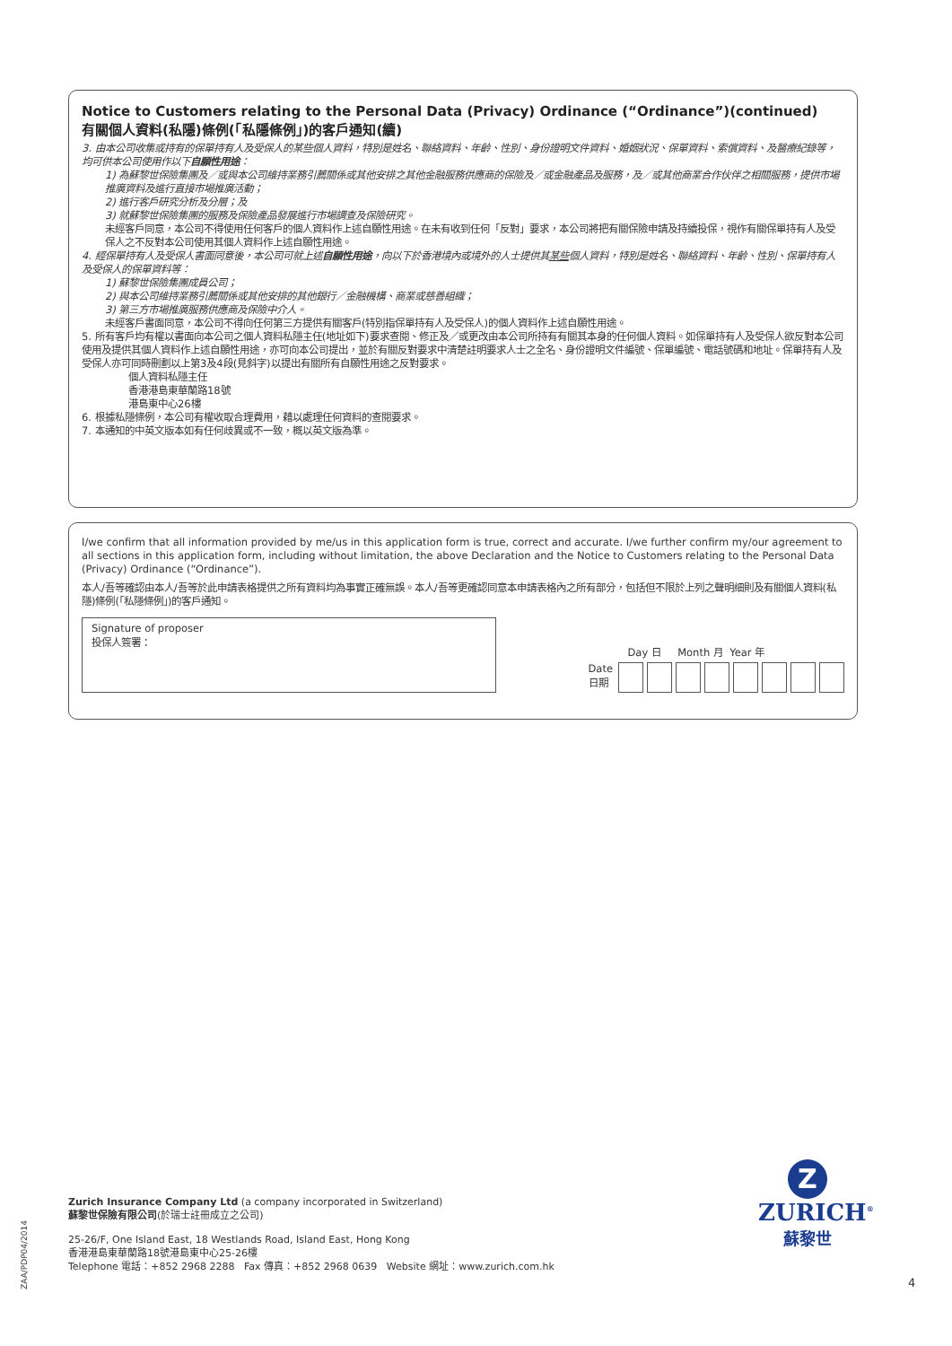Notice to Customers relating to the Personal Data (Privacy) Ordinance (“Ordinance”)(continued)
有關個人資料(私隱)條例(「私隱條例」)的客戶通知(續)
3. 由本公司收集或持有的保單持有人及受保人的某些個人資料，特別是姓名、聯絡資料、年齡、性別、身份證明文件資料、婚姻狀況、保單資料、索償資料、及醫療紀錄等，均可供本公司使用作以下自願性用途：
1) 為蘇黎世保險集團及／或與本公司維持業務引薦關係或其他安排之其他金融服務供應商的保險及／或金融產品及服務，及／或其他商業合作伙伴之相關服務，提供市場推廣資料及進行直接市場推廣活動；
2) 進行客戶研究分析及分層；及
3) 就蘇黎世保險集團的服務及保險產品發展進行市場調查及保險研究。
未經客戶同意，本公司不得使用任何客戶的個人資料作上述自願性用途。在未有收到任何「反對」要求，本公司將把有關保險申請及持續投保，視作有關保單持有人及受保人之不反對本公司使用其個人資料作上述自願性用途。
4. 經保單持有人及受保人書面同意後，本公司可就上述自願性用途，向以下於香港境內或境外的人士提供其某些個人資料，特別是姓名、聯絡資料、年齡、性別、保單持有人及受保人的保單資料等：
1) 蘇黎世保險集團成員公司；
2) 與本公司維持業務引薦關係或其他安排的其他銀行／金融機構、商業或慈善組織；
3) 第三方市場推廣服務供應商及保險中介人。
未經客戶書面同意，本公司不得向任何第三方提供有關客戶(特別指保單持有人及受保人)的個人資料作上述自願性用途。
5. 所有客戶均有權以書面向本公司之個人資料私隱主任(地址如下)要求查閱、修正及／或更改由本公司所持有有關其本身的任何個人資料。如保單持有人及受保人欲反對本公司使用及提供其個人資料作上述自願性用途，亦可向本公司提出，並於有關反對要求中清楚註明要求人士之全名、身份證明文件編號、保單編號、電話號碼和地址。保單持有人及受保人亦可同時刪劃以上第3及4段(見斜字)以提出有關所有自願性用途之反對要求。
個人資料私隱主任
香港港島東華蘭路18號
港島東中心26樓
6. 根據私隱條例，本公司有權收取合理費用，藉以處理任何資料的查閱要求。
7. 本通知的中英文版本如有任何歧異或不一致，概以英文版為準。
I/we confirm that all information provided by me/us in this application form is true, correct and accurate. I/we further confirm my/our agreement to all sections in this application form, including without limitation, the above Declaration and the Notice to Customers relating to the Personal Data (Privacy) Ordinance (“Ordinance”).
本人/吾等確認由本人/吾等於此申請表格提供之所有資料均為事實正確無誤。本人/吾等更確認同意本申請表格內之所有部分，包括但不限於上列之聲明細則及有關個人資料(私隱)條例(「私隱條例」)的客戶通知。
Signature of proposer
投保人簽署：
Day 日 Month 月 Year 年
Date
日期
ZAA/PDP04/2014
Zurich Insurance Company Ltd (a company incorporated in Switzerland)
蘇黎世保險有限公司(於瑞士註冊成立之公司)
25-26/F, One Island East, 18 Westlands Road, Island East, Hong Kong
香港港島東華蘭路18號港島東中心25-26樓
Telephone 電話：+852 2968 2288 Fax 傳真：+852 2968 0639 Website 網址：www.zurich.com.hk
Z
ZURICH<sup>®</sup>
蘇黎世
4